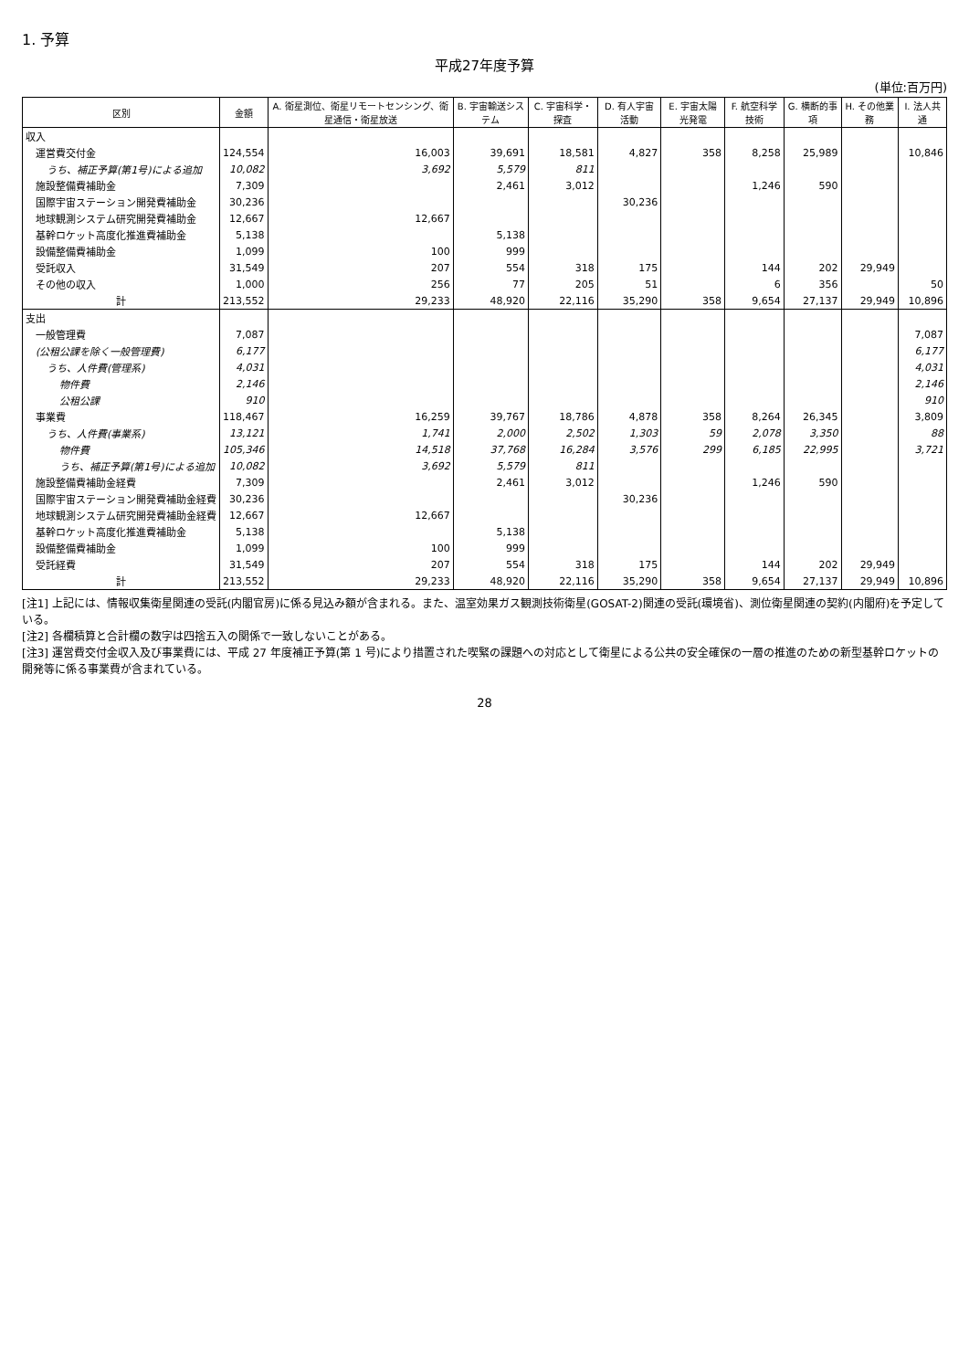1. 予算
平成27年度予算
(単位:百万円)
| 区別 | 金額 | A. 衛星測位、衛星リモートセンシング、衛星通信・衛星放送 | B. 宇宙輸送システム | C. 宇宙科学・探査 | D. 有人宇宙活動 | E. 宇宙太陽光発電 | F. 航空科学技術 | G. 横断的事項 | H. その他業務 | I. 法人共通 |
| --- | --- | --- | --- | --- | --- | --- | --- | --- | --- | --- |
| 収入 | | | | | | | | | | |
| 運営費交付金 | 124,554 | 16,003 | 39,691 | 18,581 | 4,827 | 358 | 8,258 | 25,989 | | 10,846 |
| うち、補正予算(第1号)による追加 | 10,082 | 3,692 | 5,579 | 811 | | | | | | |
| 施設整備費補助金 | 7,309 | | 2,461 | 3,012 | | | 1,246 | 590 | | |
| 国際宇宙ステーション開発費補助金 | 30,236 | | | | 30,236 | | | | | |
| 地球観測システム研究開発費補助金 | 12,667 | 12,667 | | | | | | | | |
| 基幹ロケット高度化推進費補助金 | 5,138 | | 5,138 | | | | | | | |
| 設備整備費補助金 | 1,099 | 100 | 999 | | | | | | | |
| 受託収入 | 31,549 | 207 | 554 | 318 | 175 | | 144 | 202 | 29,949 | |
| その他の収入 | 1,000 | 256 | 77 | 205 | 51 | | 6 | 356 | | 50 |
| 計 | 213,552 | 29,233 | 48,920 | 22,116 | 35,290 | 358 | 9,654 | 27,137 | 29,949 | 10,896 |
| 支出 | | | | | | | | | | |
| 一般管理費 | 7,087 | | | | | | | | | 7,087 |
| (公租公課を除く一般管理費) | 6,177 | | | | | | | | | 6,177 |
| うち、人件費(管理系) | 4,031 | | | | | | | | | 4,031 |
| 物件費 | 2,146 | | | | | | | | | 2,146 |
| 公租公課 | 910 | | | | | | | | | 910 |
| 事業費 | 118,467 | 16,259 | 39,767 | 18,786 | 4,878 | 358 | 8,264 | 26,345 | | 3,809 |
| うち、人件費(事業系) | 13,121 | 1,741 | 2,000 | 2,502 | 1,303 | 59 | 2,078 | 3,350 | | 88 |
| 物件費 | 105,346 | 14,518 | 37,768 | 16,284 | 3,576 | 299 | 6,185 | 22,995 | | 3,721 |
| うち、補正予算(第1号)による追加 | 10,082 | 3,692 | 5,579 | 811 | | | | | | |
| 施設整備費補助金経費 | 7,309 | | 2,461 | 3,012 | | | 1,246 | 590 | | |
| 国際宇宙ステーション開発費補助金経費 | 30,236 | | | | 30,236 | | | | | |
| 地球観測システム研究開発費補助金経費 | 12,667 | 12,667 | | | | | | | | |
| 基幹ロケット高度化推進費補助金 | 5,138 | | 5,138 | | | | | | | |
| 設備整備費補助金 | 1,099 | 100 | 999 | | | | | | | |
| 受託経費 | 31,549 | 207 | 554 | 318 | 175 | | 144 | 202 | 29,949 | |
| 計 | 213,552 | 29,233 | 48,920 | 22,116 | 35,290 | 358 | 9,654 | 27,137 | 29,949 | 10,896 |
[注1] 上記には、情報収集衛星関連の受託(内閣官房)に係る見込み額が含まれる。また、温室効果ガス観測技術衛星(GOSAT-2)関連の受託(環境省)、測位衛星関連の契約(内閣府)を予定している。
[注2] 各欄積算と合計欄の数字は四捨五入の関係で一致しないことがある。
[注3] 運営費交付金収入及び事業費には、平成 27 年度補正予算(第 1 号)により措置された喫緊の課題への対応として衛星による公共の安全確保の一層の推進のための新型基幹ロケットの開発等に係る事業費が含まれている。
28